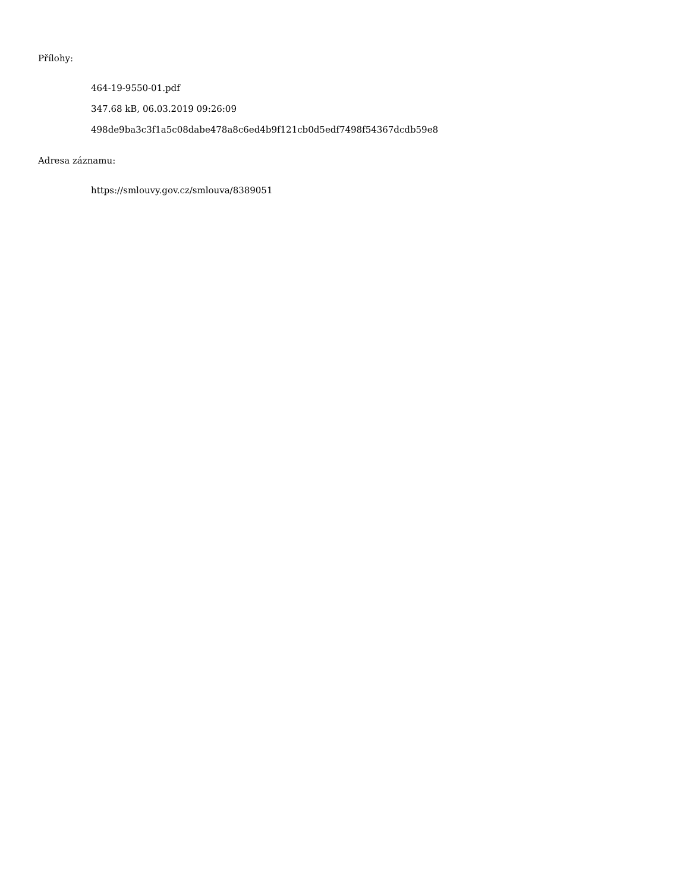Přílohy:
464-19-9550-01.pdf
347.68 kB, 06.03.2019 09:26:09
498de9ba3c3f1a5c08dabe478a8c6ed4b9f121cb0d5edf7498f54367dcdb59e8
Adresa záznamu:
https://smlouvy.gov.cz/smlouva/8389051